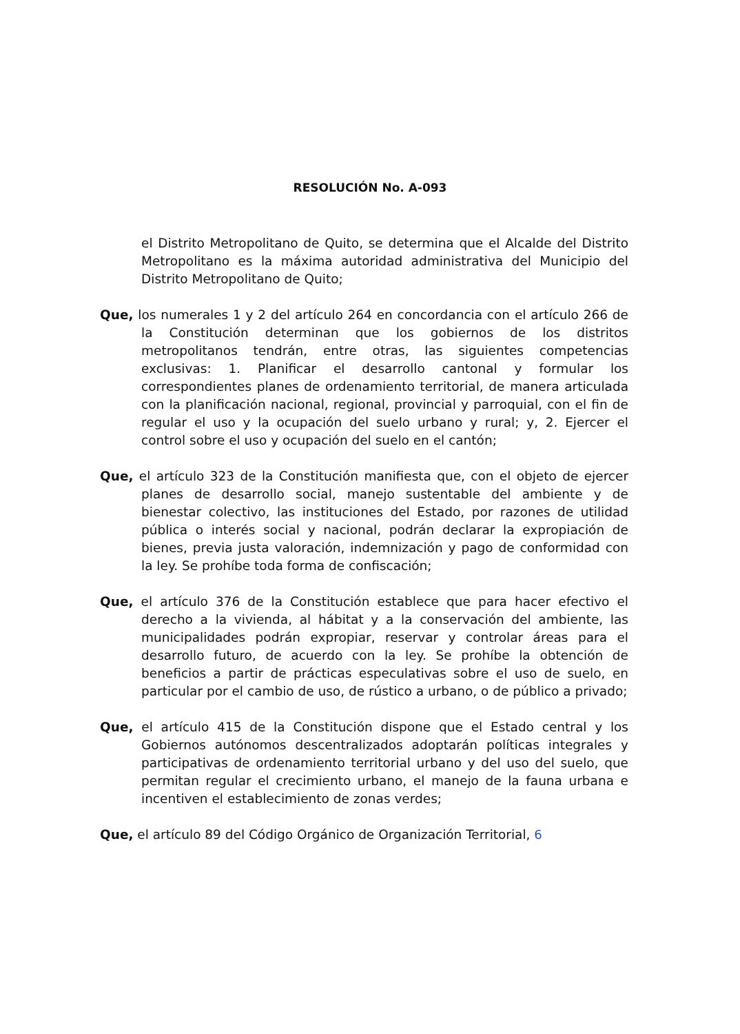RESOLUCIÓN No. A-093
el Distrito Metropolitano de Quito, se determina que el Alcalde del Distrito Metropolitano es la máxima autoridad administrativa del Municipio del Distrito Metropolitano de Quito;
Que, los numerales 1 y 2 del artículo 264 en concordancia con el artículo 266 de la Constitución determinan que los gobiernos de los distritos metropolitanos tendrán, entre otras, las siguientes competencias exclusivas: 1. Planificar el desarrollo cantonal y formular los correspondientes planes de ordenamiento territorial, de manera articulada con la planificación nacional, regional, provincial y parroquial, con el fin de regular el uso y la ocupación del suelo urbano y rural; y, 2. Ejercer el control sobre el uso y ocupación del suelo en el cantón;
Que, el artículo 323 de la Constitución manifiesta que, con el objeto de ejercer planes de desarrollo social, manejo sustentable del ambiente y de bienestar colectivo, las instituciones del Estado, por razones de utilidad pública o interés social y nacional, podrán declarar la expropiación de bienes, previa justa valoración, indemnización y pago de conformidad con la ley. Se prohíbe toda forma de confiscación;
Que, el artículo 376 de la Constitución establece que para hacer efectivo el derecho a la vivienda, al hábitat y a la conservación del ambiente, las municipalidades podrán expropiar, reservar y controlar áreas para el desarrollo futuro, de acuerdo con la ley. Se prohíbe la obtención de beneficios a partir de prácticas especulativas sobre el uso de suelo, en particular por el cambio de uso, de rústico a urbano, o de público a privado;
Que, el artículo 415 de la Constitución dispone que el Estado central y los Gobiernos autónomos descentralizados adoptarán políticas integrales y participativas de ordenamiento territorial urbano y del uso del suelo, que permitan regular el crecimiento urbano, el manejo de la fauna urbana e incentiven el establecimiento de zonas verdes;
Que, el artículo 89 del Código Orgánico de Organización Territorial, 6